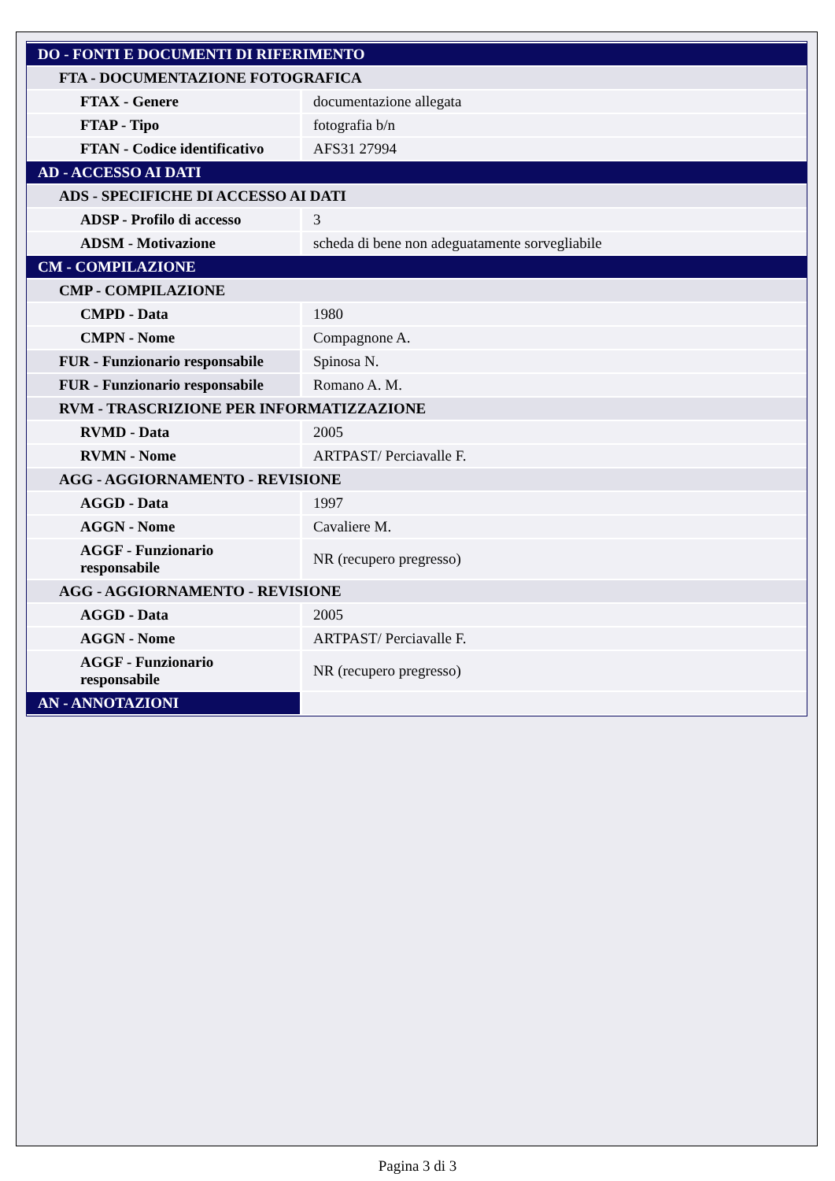| DO - FONTI E DOCUMENTI DI RIFERIMENTO | |
| FTA - DOCUMENTAZIONE FOTOGRAFICA | |
| FTAX - Genere | documentazione allegata |
| FTAP - Tipo | fotografia b/n |
| FTAN - Codice identificativo | AFS31 27994 |
| AD - ACCESSO AI DATI | |
| ADS - SPECIFICHE DI ACCESSO AI DATI | |
| ADSP - Profilo di accesso | 3 |
| ADSM - Motivazione | scheda di bene non adeguatamente sorvegliabile |
| CM - COMPILAZIONE | |
| CMP - COMPILAZIONE | |
| CMPD - Data | 1980 |
| CMPN - Nome | Compagnone A. |
| FUR - Funzionario responsabile | Spinosa N. |
| FUR - Funzionario responsabile | Romano A. M. |
| RVM - TRASCRIZIONE PER INFORMATIZZAZIONE | |
| RVMD - Data | 2005 |
| RVMN - Nome | ARTPAST/ Perciavalle F. |
| AGG - AGGIORNAMENTO - REVISIONE | |
| AGGD - Data | 1997 |
| AGGN - Nome | Cavaliere M. |
| AGGF - Funzionario responsabile | NR (recupero pregresso) |
| AGG - AGGIORNAMENTO - REVISIONE | |
| AGGD - Data | 2005 |
| AGGN - Nome | ARTPAST/ Perciavalle F. |
| AGGF - Funzionario responsabile | NR (recupero pregresso) |
| AN - ANNOTAZIONI | |
Pagina 3 di 3